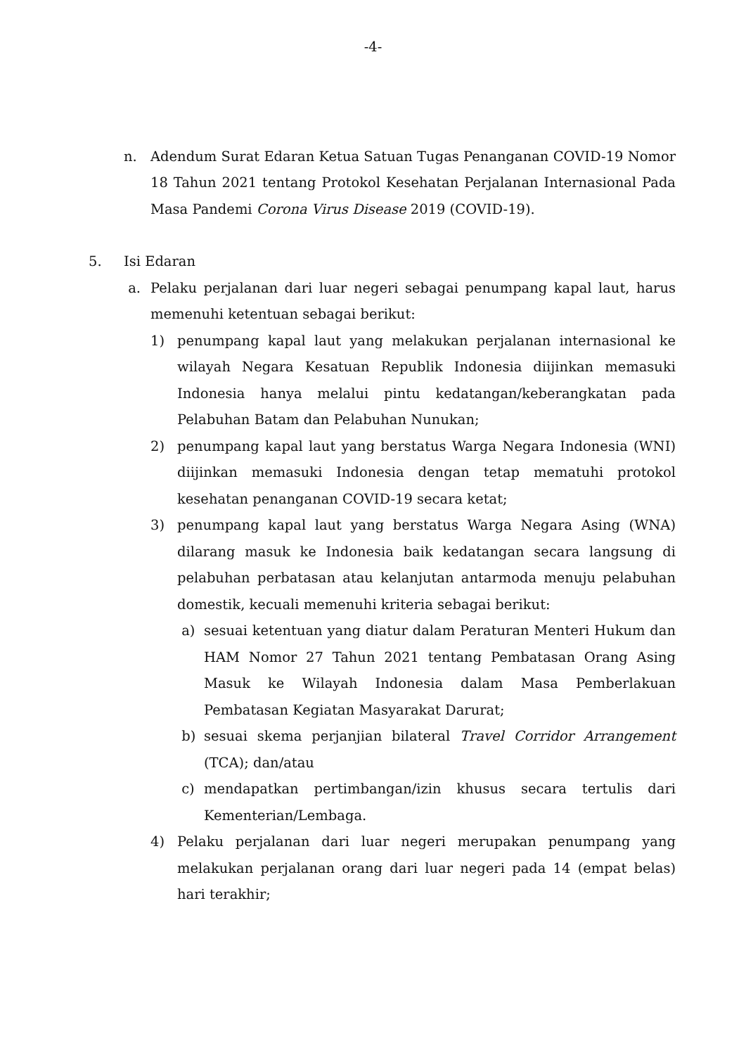-4-
n. Adendum Surat Edaran Ketua Satuan Tugas Penanganan COVID-19 Nomor 18 Tahun 2021 tentang Protokol Kesehatan Perjalanan Internasional Pada Masa Pandemi Corona Virus Disease 2019 (COVID-19).
5. Isi Edaran
a. Pelaku perjalanan dari luar negeri sebagai penumpang kapal laut, harus memenuhi ketentuan sebagai berikut:
1) penumpang kapal laut yang melakukan perjalanan internasional ke wilayah Negara Kesatuan Republik Indonesia diijinkan memasuki Indonesia hanya melalui pintu kedatangan/keberangkatan pada Pelabuhan Batam dan Pelabuhan Nunukan;
2) penumpang kapal laut yang berstatus Warga Negara Indonesia (WNI) diijinkan memasuki Indonesia dengan tetap mematuhi protokol kesehatan penanganan COVID-19 secara ketat;
3) penumpang kapal laut yang berstatus Warga Negara Asing (WNA) dilarang masuk ke Indonesia baik kedatangan secara langsung di pelabuhan perbatasan atau kelanjutan antarmoda menuju pelabuhan domestik, kecuali memenuhi kriteria sebagai berikut:
a) sesuai ketentuan yang diatur dalam Peraturan Menteri Hukum dan HAM Nomor 27 Tahun 2021 tentang Pembatasan Orang Asing Masuk ke Wilayah Indonesia dalam Masa Pemberlakuan Pembatasan Kegiatan Masyarakat Darurat;
b) sesuai skema perjanjian bilateral Travel Corridor Arrangement (TCA); dan/atau
c) mendapatkan pertimbangan/izin khusus secara tertulis dari Kementerian/Lembaga.
4) Pelaku perjalanan dari luar negeri merupakan penumpang yang melakukan perjalanan orang dari luar negeri pada 14 (empat belas) hari terakhir;